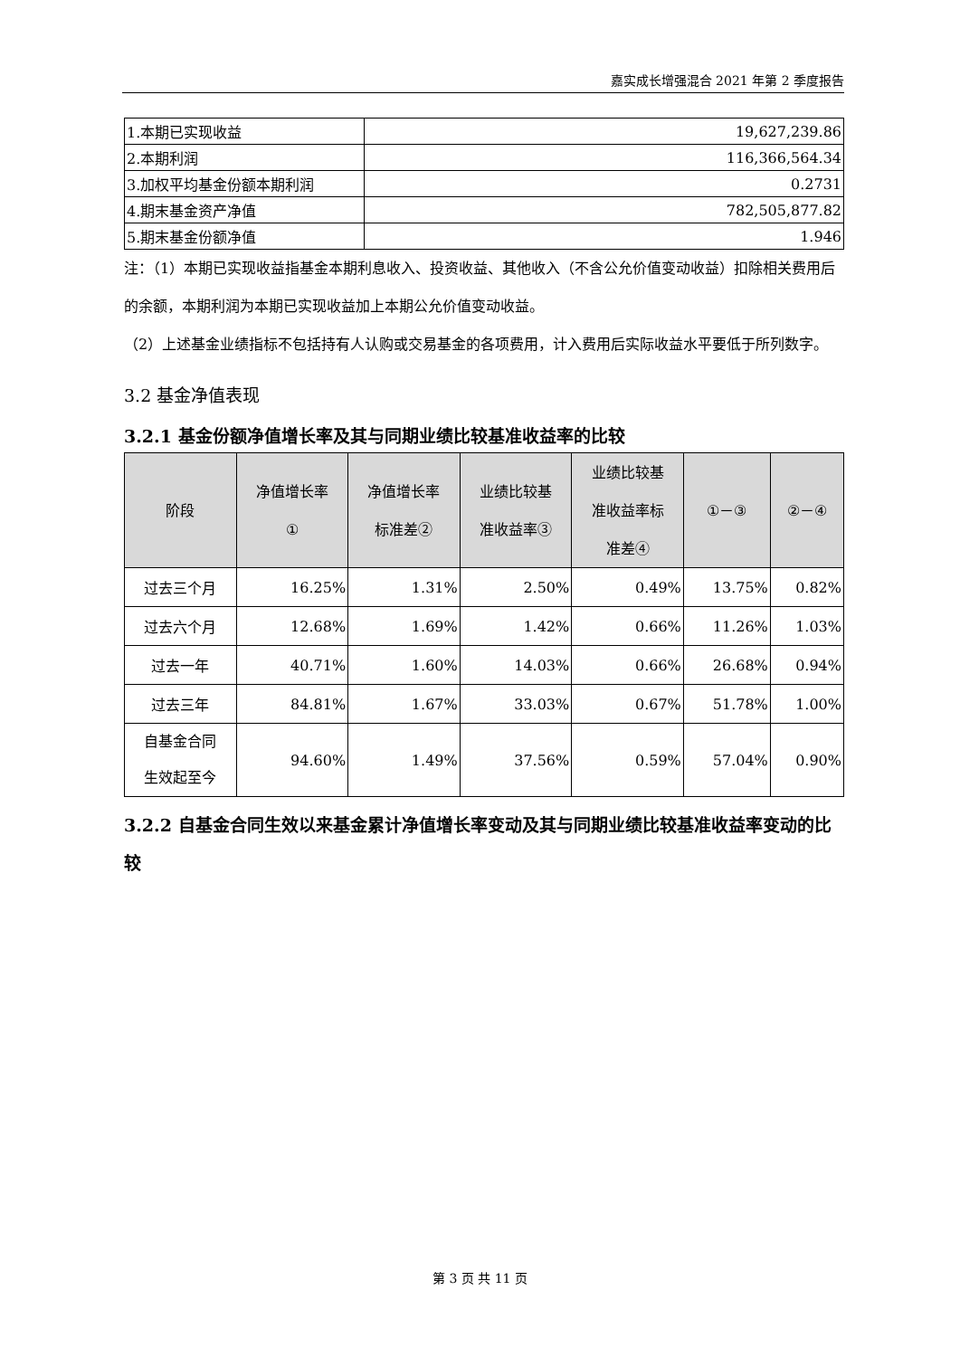嘉实成长增强混合 2021 年第 2 季度报告
| 1.本期已实现收益 | 19,627,239.86 |
| 2.本期利润 | 116,366,564.34 |
| 3.加权平均基金份额本期利润 | 0.2731 |
| 4.期末基金资产净值 | 782,505,877.82 |
| 5.期末基金份额净值 | 1.946 |
注：（1）本期已实现收益指基金本期利息收入、投资收益、其他收入（不含公允价值变动收益）扣除相关费用后的余额，本期利润为本期已实现收益加上本期公允价值变动收益。
（2）上述基金业绩指标不包括持有人认购或交易基金的各项费用，计入费用后实际收益水平要低于所列数字。
3.2 基金净值表现
3.2.1 基金份额净值增长率及其与同期业绩比较基准收益率的比较
| 阶段 | 净值增长率 ① | 净值增长率 标准差② | 业绩比较基 准收益率③ | 业绩比较基 准收益率标 准差④ | ①－③ | ②－④ |
| --- | --- | --- | --- | --- | --- | --- |
| 过去三个月 | 16.25% | 1.31% | 2.50% | 0.49% | 13.75% | 0.82% |
| 过去六个月 | 12.68% | 1.69% | 1.42% | 0.66% | 11.26% | 1.03% |
| 过去一年 | 40.71% | 1.60% | 14.03% | 0.66% | 26.68% | 0.94% |
| 过去三年 | 84.81% | 1.67% | 33.03% | 0.67% | 51.78% | 1.00% |
| 自基金合同 生效起至今 | 94.60% | 1.49% | 37.56% | 0.59% | 57.04% | 0.90% |
3.2.2 自基金合同生效以来基金累计净值增长率变动及其与同期业绩比较基准收益率变动的比较
第 3 页 共 11 页